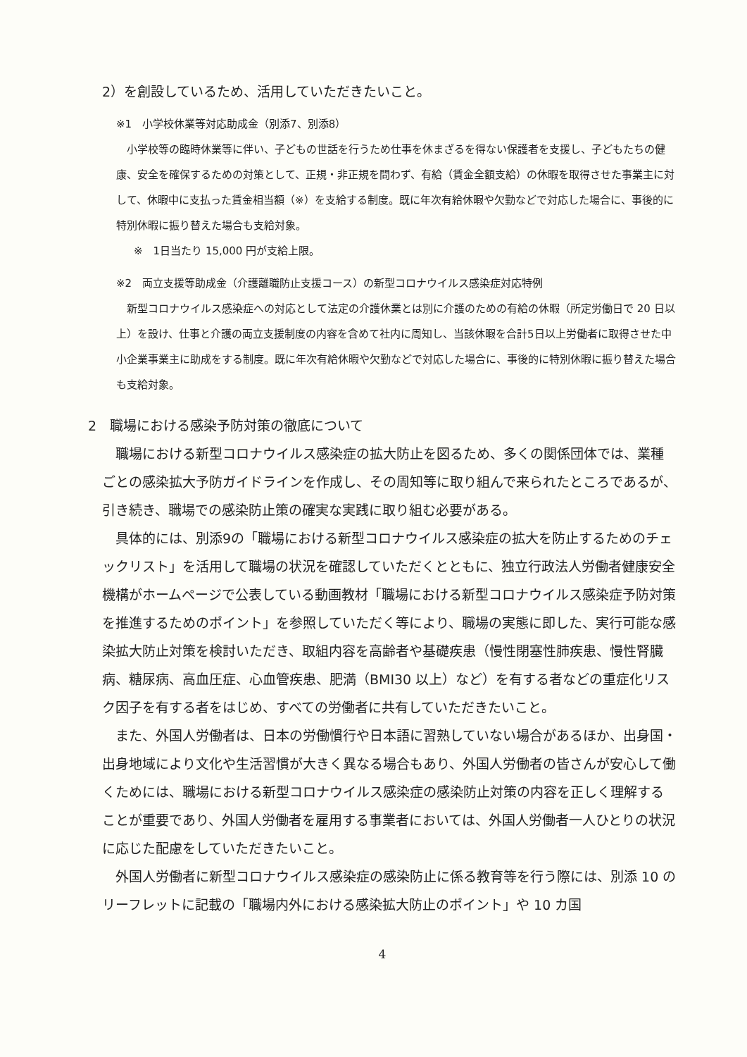2）を創設しているため、活用していただきたいこと。
※1　小学校休業等対応助成金（別添7、別添8）
　小学校等の臨時休業等に伴い、子どもの世話を行うため仕事を休まざるを得ない保護者を支援し、子どもたちの健康、安全を確保するための対策として、正規・非正規を問わず、有給（賃金全額支給）の休暇を取得させた事業主に対して、休暇中に支払った賃金相当額（※）を支給する制度。既に年次有給休暇や欠勤などで対応した場合に、事後的に特別休暇に振り替えた場合も支給対象。
※　1日当たり 15,000 円が支給上限。
※2　両立支援等助成金（介護離職防止支援コース）の新型コロナウイルス感染症対応特例
　新型コロナウイルス感染症への対応として法定の介護休業とは別に介護のための有給の休暇（所定労働日で 20 日以上）を設け、仕事と介護の両立支援制度の内容を含めて社内に周知し、当該休暇を合計5日以上労働者に取得させた中小企業事業主に助成をする制度。既に年次有給休暇や欠勤などで対応した場合に、事後的に特別休暇に振り替えた場合も支給対象。
2　職場における感染予防対策の徹底について
　職場における新型コロナウイルス感染症の拡大防止を図るため、多くの関係団体では、業種ごとの感染拡大予防ガイドラインを作成し、その周知等に取り組んで来られたところであるが、引き続き、職場での感染防止策の確実な実践に取り組む必要がある。
　具体的には、別添9の「職場における新型コロナウイルス感染症の拡大を防止するためのチェックリスト」を活用して職場の状況を確認していただくとともに、独立行政法人労働者健康安全機構がホームページで公表している動画教材「職場における新型コロナウイルス感染症予防対策を推進するためのポイント」を参照していただく等により、職場の実態に即した、実行可能な感染拡大防止対策を検討いただき、取組内容を高齢者や基礎疾患（慢性閉塞性肺疾患、慢性腎臓病、糖尿病、高血圧症、心血管疾患、肥満（BMI30 以上）など）を有する者などの重症化リスク因子を有する者をはじめ、すべての労働者に共有していただきたいこと。
　また、外国人労働者は、日本の労働慣行や日本語に習熟していない場合があるほか、出身国・出身地域により文化や生活習慣が大きく異なる場合もあり、外国人労働者の皆さんが安心して働くためには、職場における新型コロナウイルス感染症の感染防止対策の内容を正しく理解することが重要であり、外国人労働者を雇用する事業者においては、外国人労働者一人ひとりの状況に応じた配慮をしていただきたいこと。
　外国人労働者に新型コロナウイルス感染症の感染防止に係る教育等を行う際には、別添 10 のリーフレットに記載の「職場内外における感染拡大防止のポイント」や 10 カ国
4